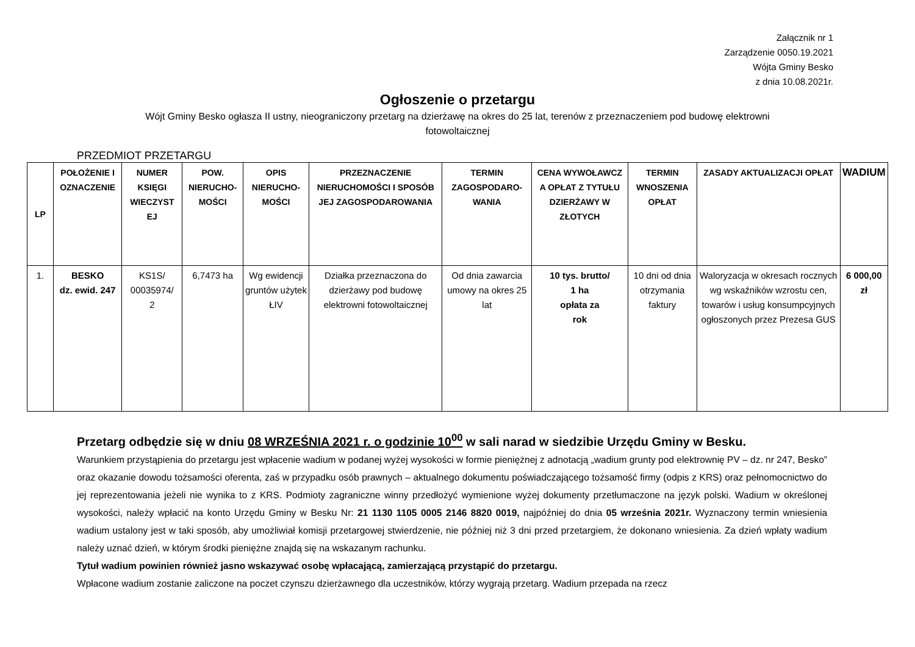Załącznik nr 1
Zarządzenie 0050.19.2021
Wójta Gminy Besko
z dnia 10.08.2021r.
Ogłoszenie o przetargu
Wójt Gminy Besko ogłasza II ustny, nieograniczony przetarg na dzierżawę na okres do 25 lat, terenów z przeznaczeniem pod budowę elektrowni fotowoltaicznej
PRZEDMIOT PRZETARGU
| LP | POŁOŻENIE I OZNACZENIE | NUMER KSIĘGI WIECZYST EJ | POW. NIERUCHO-MOŚCI | OPIS NIERUCHO-MOŚCI | PRZEZNACZENIE NIERUCHOMOŚCI I SPOSÓB JEJ ZAGOSPODAROWANIA | TERMIN ZAGOSPODARO-WANIA | CENA WYWOŁAWCZ A OPŁAT Z TYTUŁU DZIERŻAWY W ZŁOTYCH | TERMIN WNOSZENIA OPŁAT | ZASADY AKTUALIZACJI OPŁAT | WADIUM |
| --- | --- | --- | --- | --- | --- | --- | --- | --- | --- | --- |
| 1. | BESKO dz. ewid. 247 | KS1S/ 00035974/ 2 | 6,7473 ha | Wg ewidencji gruntów użytek ŁIV | Działka przeznaczona do dzierżawy pod budowę elektrowni fotowoltaicznej | Od dnia zawarcia umowy na okres 25 lat | 10 tys. brutto/ 1 ha opłata za rok | 10 dni od dnia otrzymania faktury | Waloryzacja w okresach rocznych wg wskaźników wzrostu cen, towarów i usług konsumpcyjnych ogłoszonych przez Prezesa GUS | 6 000,00 zł |
Przetarg odbędzie się w dniu 08 WRZEŚNIA 2021 r. o godzinie 10<sup>00</sup> w sali narad w siedzibie Urzędu Gminy w Besku.
Warunkiem przystąpienia do przetargu jest wpłacenie wadium w podanej wyżej wysokości w formie pieniężnej z adnotacją „wadium grunty pod elektrownię PV – dz. nr 247, Besko” oraz okazanie dowodu tożsamości oferenta, zaś w przypadku osób prawnych – aktualnego dokumentu poświadczającego tożsamość firmy (odpis z KRS) oraz pełnomocnictwo do jej reprezentowania jeżeli nie wynika to z KRS. Podmioty zagraniczne winny przedłożyć wymienione wyżej dokumenty przetłumaczone na język polski. Wadium w określonej wysokości, należy wpłacić na konto Urzędu Gminy w Besku Nr: 21 1130 1105 0005 2146 8820 0019, najpóźniej do dnia 05 września 2021r. Wyznaczony termin wniesienia wadium ustalony jest w taki sposób, aby umożliwiał komisji przetargowej stwierdzenie, nie później niż 3 dni przed przetargiem, że dokonano wniesienia. Za dzień wpłaty wadium należy uznać dzień, w którym środki pieniężne znajdą się na wskazanym rachunku.
Tytuł wadium powinien również jasno wskazywać osobę wpłacającą, zamierzającą przystąpić do przetargu.
Wpłacone wadium zostanie zaliczone na poczet czynszu dzierżawnego dla uczestników, którzy wygrają przetarg. Wadium przepada na rzecz